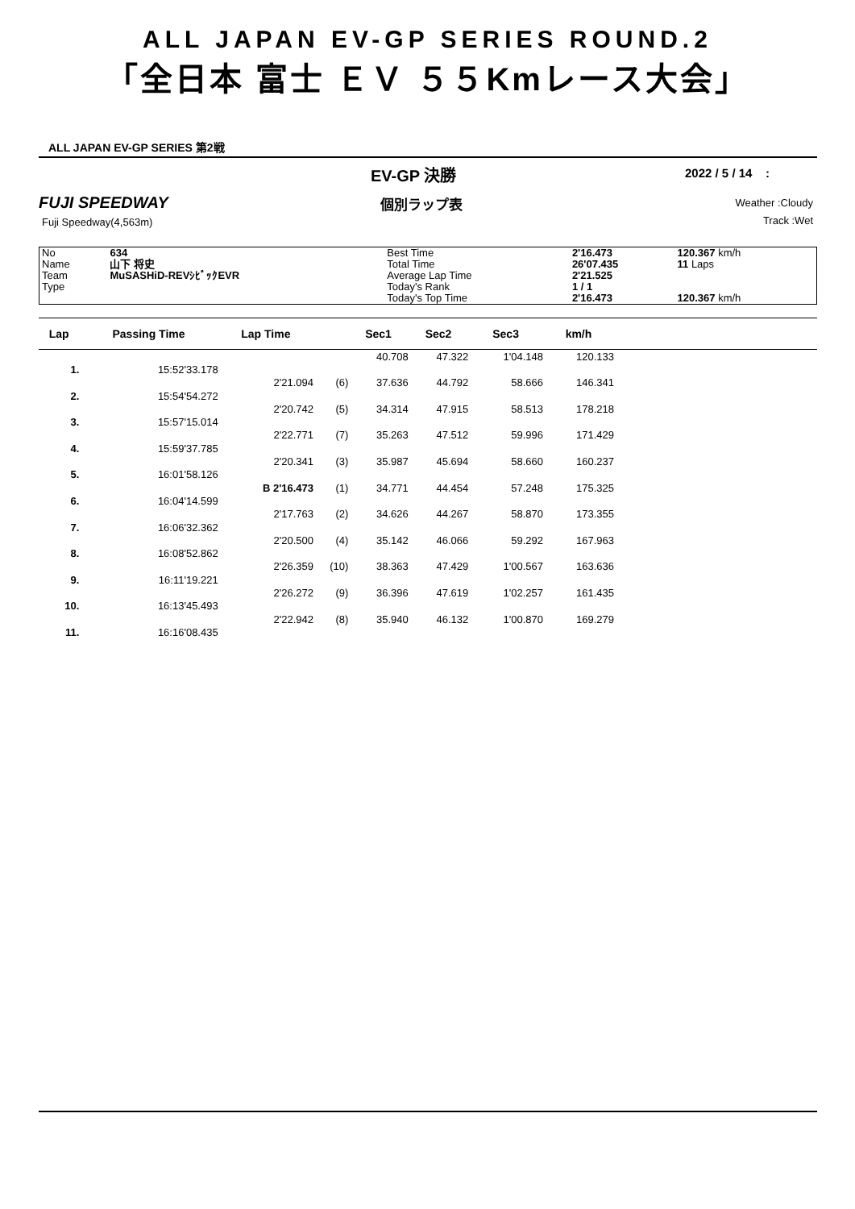ALL JAPAN EV-GP SERIES ROUND.2
「全日本 富士 ＥＶ ５５Kmレース大会」
ALL JAPAN EV-GP SERIES 第2戦
EV-GP 決勝 2022 / 5 / 14 :
FUJI SPEEDWAY 個別ラップ表 Weather :Cloudy
Fuji Speedway(4,563m) Track :Wet
| No | 634 | Best Time | 2'16.473 | 120.367 km/h |
| Name | 山下 将史 | Total Time | 26'07.435 | 11 Laps |
| Team | MuSASHiD-REVｼﾋﾞｯｸEVR | Average Lap Time | 2'21.525 | |
| Type | | Today's Rank | 1 / 1 | |
| | | Today's Top Time | 2'16.473 | 120.367 km/h |
| Lap | Passing Time | Lap Time | | Sec1 | Sec2 | Sec3 | km/h | |
| --- | --- | --- | --- | --- | --- | --- | --- | --- |
| | | | | 40.708 | 47.322 | 1'04.148 | 120.133 | |
| 1. | 15:52'33.178 | | | | | | | |
| | | 2'21.094 | (6) | 37.636 | 44.792 | 58.666 | 146.341 | |
| 2. | 15:54'54.272 | | | | | | | |
| | | 2'20.742 | (5) | 34.314 | 47.915 | 58.513 | 178.218 | |
| 3. | 15:57'15.014 | | | | | | | |
| | | 2'22.771 | (7) | 35.263 | 47.512 | 59.996 | 171.429 | |
| 4. | 15:59'37.785 | | | | | | | |
| | | 2'20.341 | (3) | 35.987 | 45.694 | 58.660 | 160.237 | |
| 5. | 16:01'58.126 | | | | | | | |
| | | B 2'16.473 | (1) | 34.771 | 44.454 | 57.248 | 175.325 | |
| 6. | 16:04'14.599 | | | | | | | |
| | | 2'17.763 | (2) | 34.626 | 44.267 | 58.870 | 173.355 | |
| 7. | 16:06'32.362 | | | | | | | |
| | | 2'20.500 | (4) | 35.142 | 46.066 | 59.292 | 167.963 | |
| 8. | 16:08'52.862 | | | | | | | |
| | | 2'26.359 | (10) | 38.363 | 47.429 | 1'00.567 | 163.636 | |
| 9. | 16:11'19.221 | | | | | | | |
| | | 2'26.272 | (9) | 36.396 | 47.619 | 1'02.257 | 161.435 | |
| 10. | 16:13'45.493 | | | | | | | |
| | | 2'22.942 | (8) | 35.940 | 46.132 | 1'00.870 | 169.279 | |
| 11. | 16:16'08.435 | | | | | | | |